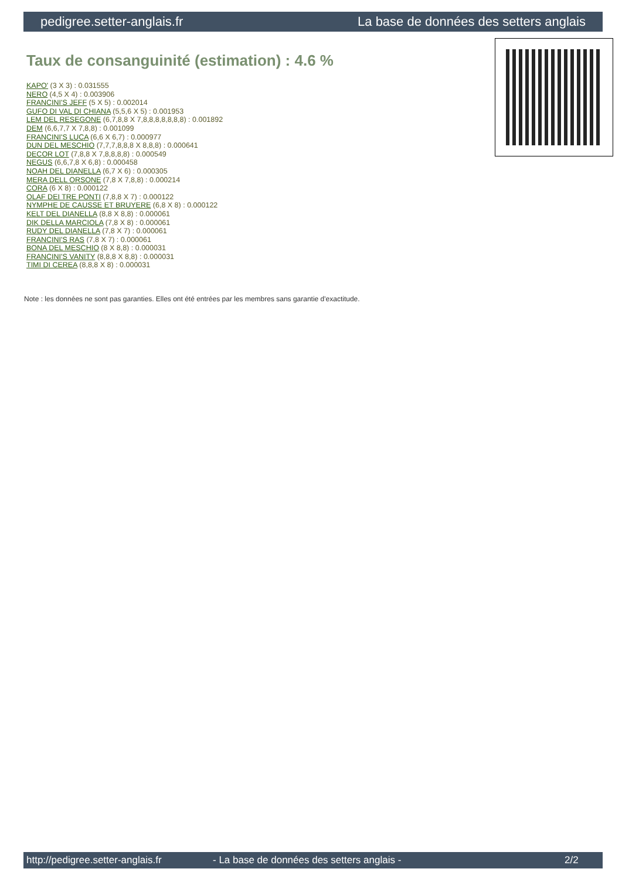pedigree.setter-anglais.fr La base de données des setters anglais
Taux de consanguinité (estimation) : 4.6 %
KAPO' (3 X 3) : 0.031555
NERO (4,5 X 4) : 0.003906
FRANCINI'S JEFF (5 X 5) : 0.002014
GUFO DI VAL DI CHIANA (5,5,6 X 5) : 0.001953
LEM DEL RESEGONE (6,7,8,8 X 7,8,8,8,8,8,8,8) : 0.001892
DEM (6,6,7,7 X 7,8,8) : 0.001099
FRANCINI'S LUCA (6,6 X 6,7) : 0.000977
DUN DEL MESCHIO (7,7,7,8,8,8 X 8,8,8) : 0.000641
DECOR LOT (7,8,8 X 7,8,8,8,8) : 0.000549
NEGUS (6,6,7,8 X 6,8) : 0.000458
NOAH DEL DIANELLA (6,7 X 6) : 0.000305
MERA DELL ORSONE (7,8 X 7,8,8) : 0.000214
CORA (6 X 8) : 0.000122
OLAF DEI TRE PONTI (7,8,8 X 7) : 0.000122
NYMPHE DE CAUSSE ET BRUYERE (6,8 X 8) : 0.000122
KELT DEL DIANELLA (8,8 X 8,8) : 0.000061
DIK DELLA MARCIOLA (7,8 X 8) : 0.000061
RUDY DEL DIANELLA (7,8 X 7) : 0.000061
FRANCINI'S RAS (7,8 X 7) : 0.000061
BONA DEL MESCHIO (8 X 8,8) : 0.000031
FRANCINI'S VANITY (8,8,8 X 8,8) : 0.000031
TIMI DI CEREA (8,8,8 X 8) : 0.000031
Note : les données ne sont pas garanties. Elles ont été entrées par les membres sans garantie d'exactitude.
http://pedigree.setter-anglais.fr - La base de données des setters anglais - 2/2